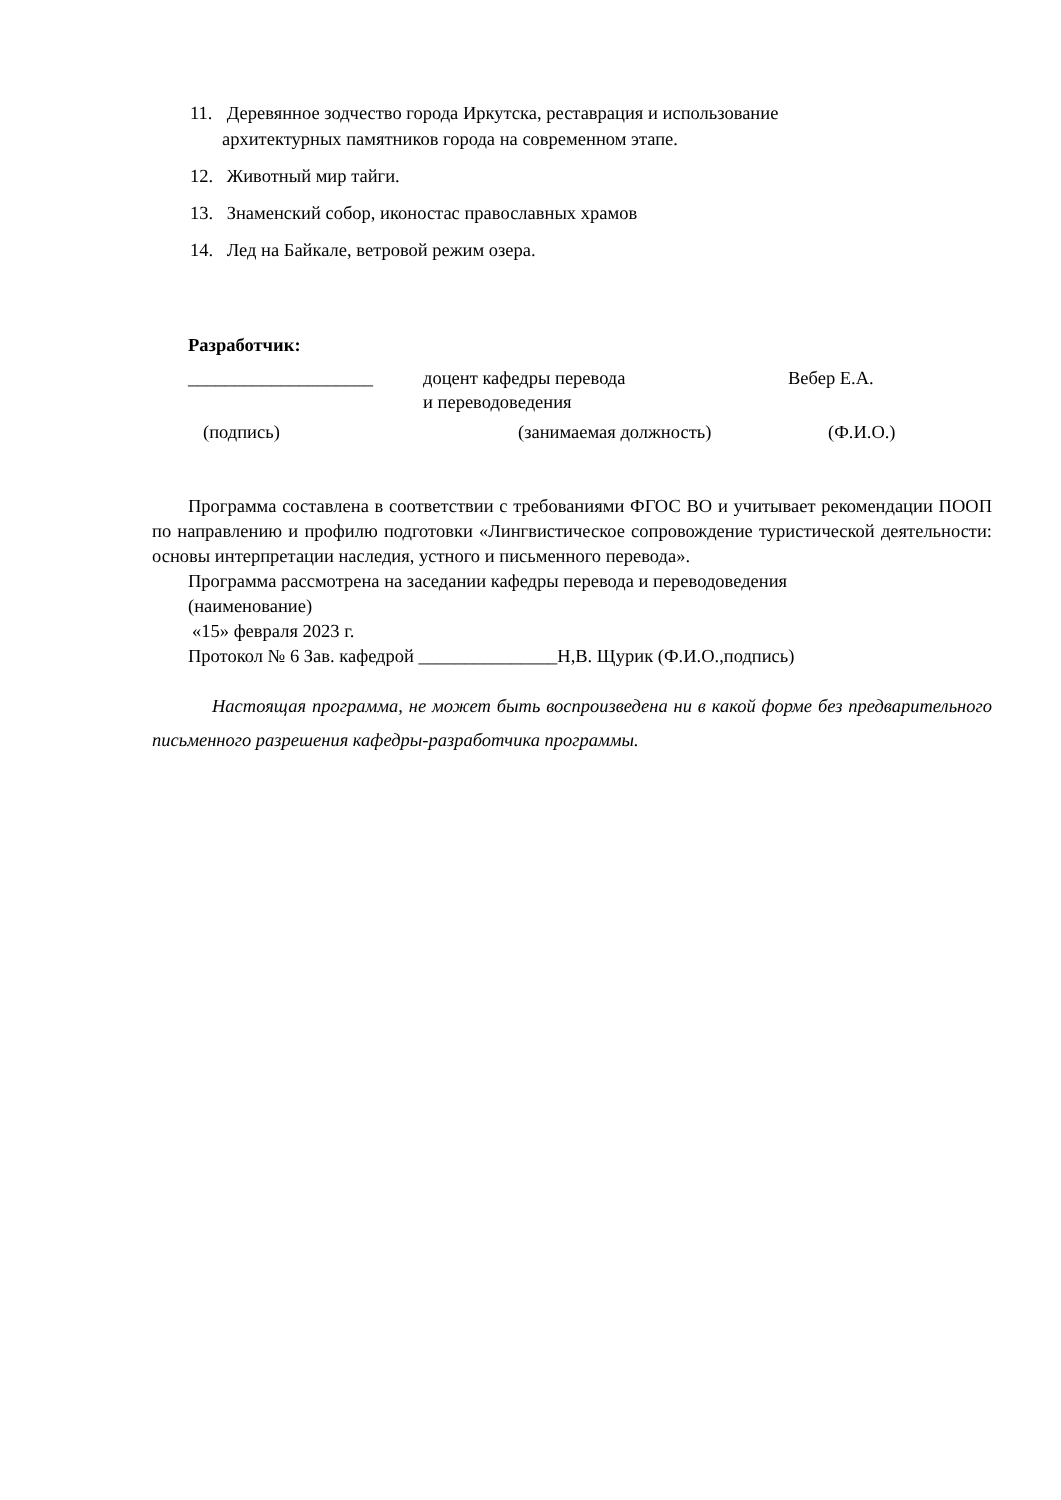11. Деревянное зодчество города Иркутска, реставрация и использование
архитектурных памятников города на современном этапе.
12. Животный мир тайги.
13. Знаменский собор, иконостас православных храмов
14. Лед на Байкале, ветровой режим озера.
Разработчик:
____________________ доцент кафедры перевода
и переводоведения Вебер Е.А.
(подпись) (занимаемая должность) (Ф.И.О.)
Программа составлена в соответствии с требованиями ФГОС ВО и учитывает рекомендации ПООП по направлению и профилю подготовки «Лингвистическое сопровождение туристической деятельности: основы интерпретации наследия, устного и письменного перевода».
Программа рассмотрена на заседании кафедры перевода и переводоведения
(наименование)
«15» февраля 2023 г.
Протокол № 6 Зав. кафедрой _______________Н,В. Щурик (Ф.И.О.,подпись)
Настоящая программа, не может быть воспроизведена ни в какой форме без предварительного письменного разрешения кафедры-разработчика программы.